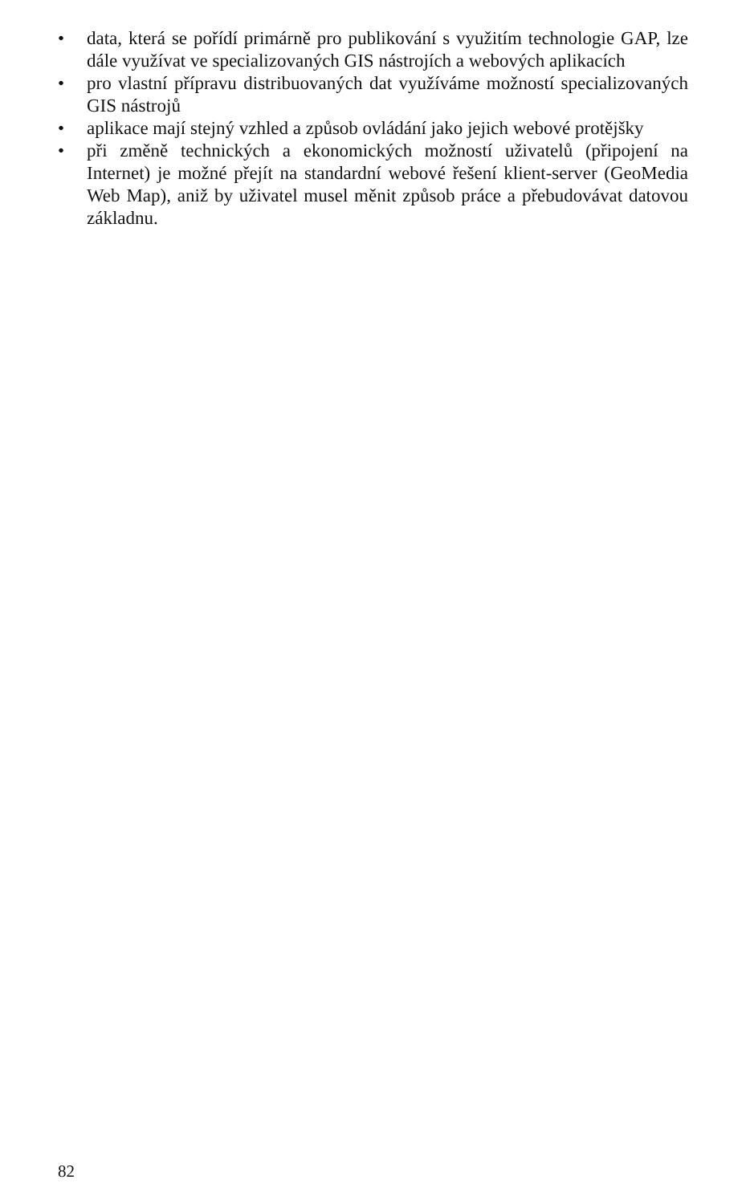• data, která se pořídí primárně pro publikování s využitím technologie GAP, lze dále využívat ve specializovaných GIS nástrojích a webových aplikacích
• pro vlastní přípravu distribuovaných dat využíváme možností specializovaných GIS nástrojů
• aplikace mají stejný vzhled a způsob ovládání jako jejich webové protějšky
• při změně technických a ekonomických možností uživatelů (připojení na Internet) je možné přejít na standardní webové řešení klient-server (GeoMedia Web Map), aniž by uživatel musel měnit způsob práce a přebudovávat datovou základnu.
82